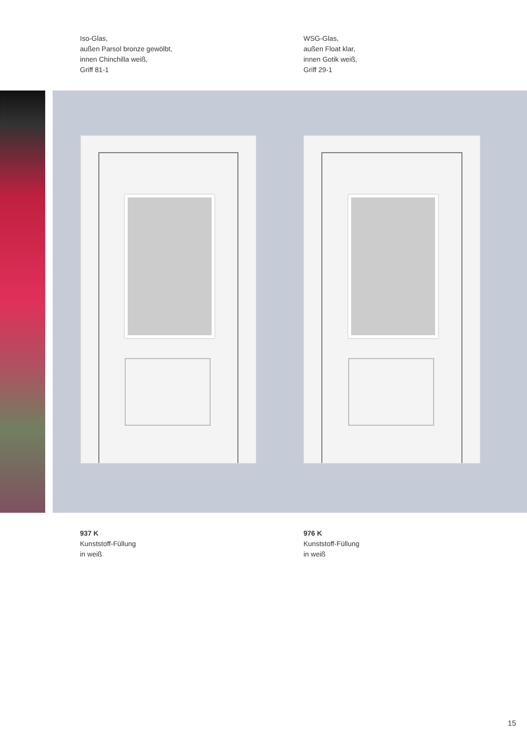Iso-Glas,
außen Parsol bronze gewölbt,
innen Chinchilla weiß,
Griff 81-1
WSG-Glas,
außen Float klar,
innen Gotik weiß,
Griff 29-1
937 K
Kunststoff-Füllung
in weiß
976 K
Kunststoff-Füllung
in weiß
15